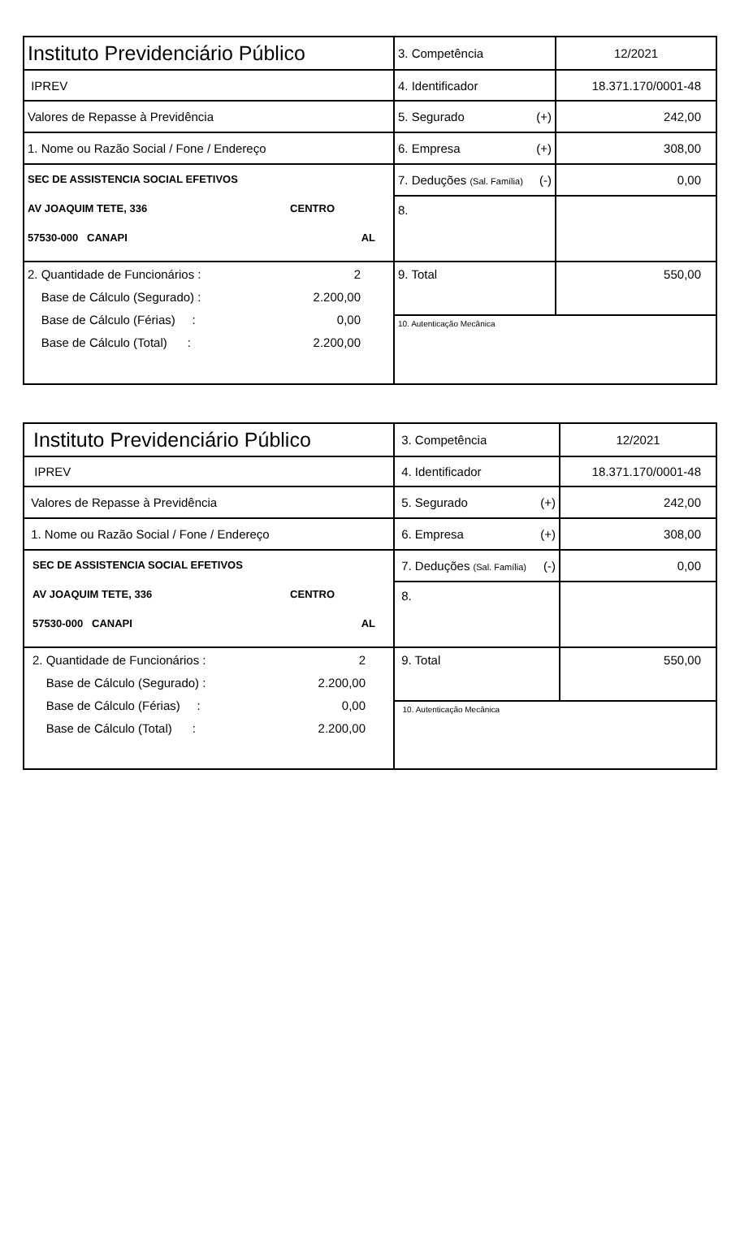| Instituto Previdenciário Público | 3. Competência | 12/2021 |
| IPREV | 4. Identificador | 18.371.170/0001-48 |
| Valores de Repasse à Previdência | 5. Segurado (+) | 242,00 |
| 1. Nome ou Razão Social / Fone / Endereço | 6. Empresa (+) | 308,00 |
| SEC DE ASSISTENCIA SOCIAL EFETIVOS AV JOAQUIM TETE, 336 CENTRO 57530-000 CANAPI AL | 7. Deduções (Sal. Família) (-) | 0,00 |
| | 8. | |
| 2. Quantidade de Funcionários : 2 Base de Cálculo (Segurado) : 2.200,00 Base de Cálculo (Férias) : 0,00 Base de Cálculo (Total) : 2.200,00 | 9. Total | 550,00 |
| | 10. Autenticação Mecânica | |
| Instituto Previdenciário Público | 3. Competência | 12/2021 |
| IPREV | 4. Identificador | 18.371.170/0001-48 |
| Valores de Repasse à Previdência | 5. Segurado (+) | 242,00 |
| 1. Nome ou Razão Social / Fone / Endereço | 6. Empresa (+) | 308,00 |
| SEC DE ASSISTENCIA SOCIAL EFETIVOS AV JOAQUIM TETE, 336 CENTRO 57530-000 CANAPI AL | 7. Deduções (Sal. Família) (-) | 0,00 |
| | 8. | |
| 2. Quantidade de Funcionários : 2 Base de Cálculo (Segurado) : 2.200,00 Base de Cálculo (Férias) : 0,00 Base de Cálculo (Total) : 2.200,00 | 9. Total | 550,00 |
| | 10. Autenticação Mecânica | |